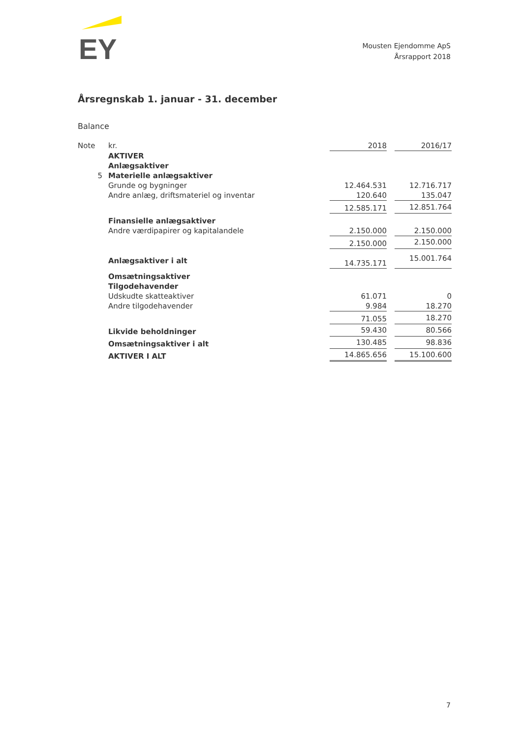EY
Mousten Ejendomme ApS
Årsrapport 2018
Årsregnskab 1. januar - 31. december
Balance
| Note | kr. | 2018 | | 2016/17 |
| | AKTIVER | | | |
| | Anlægsaktiver | | | |
| 5 | Materielle anlægsaktiver | | | |
| | Grunde og bygninger | 12.464.531 | | 12.716.717 |
| | Andre anlæg, driftsmateriel og inventar | 120.640 | | 135.047 |
| | | 12.585.171 | | 12.851.764 |
| | Finansielle anlægsaktiver | | | |
| | Andre værdipapirer og kapitalandele | 2.150.000 | | 2.150.000 |
| | | 2.150.000 | | 2.150.000 |
| | Anlægsaktiver i alt | 14.735.171 | | 15.001.764 |
| | Omsætningsaktiver | | | |
| | Tilgodehavender | | | |
| | Udskudte skatteaktiver | 61.071 | | 0 |
| | Andre tilgodehavender | 9.984 | | 18.270 |
| | | 71.055 | | 18.270 |
| | Likvide beholdninger | 59.430 | | 80.566 |
| | Omsætningsaktiver i alt | 130.485 | | 98.836 |
| | AKTIVER I ALT | 14.865.656 | | 15.100.600 |
7